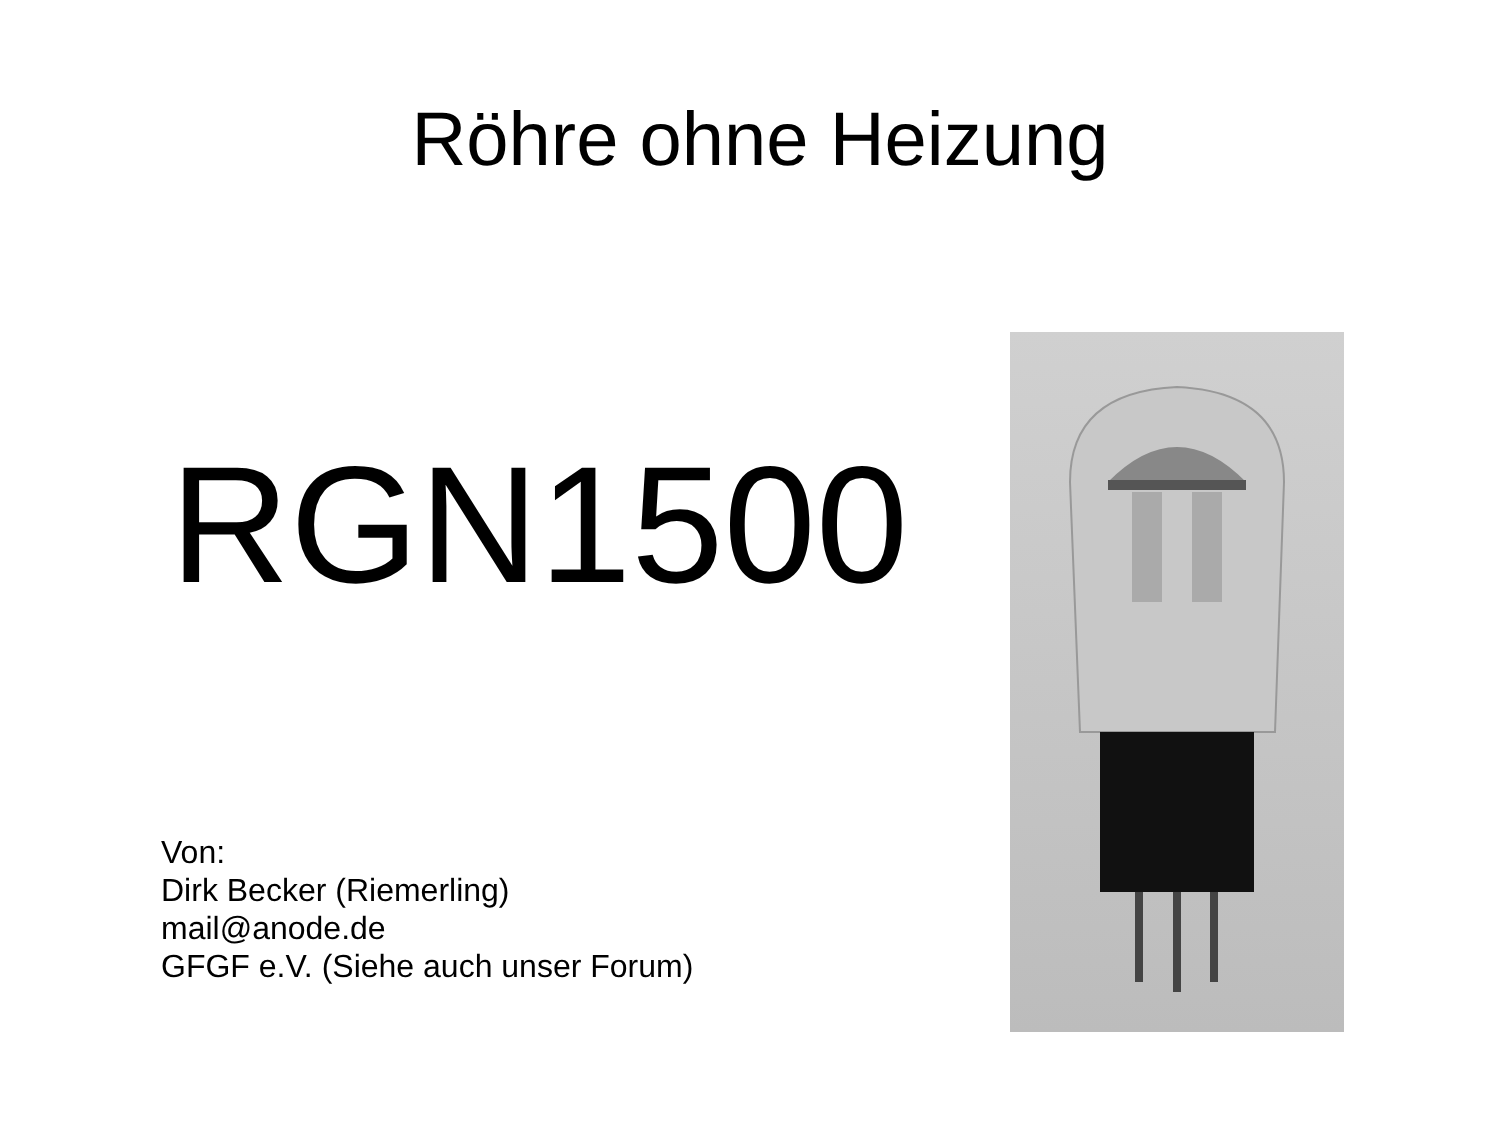Röhre ohne Heizung
RGN1500
Von:
Dirk Becker (Riemerling)
mail@anode.de
GFGF e.V. (Siehe auch unser Forum)